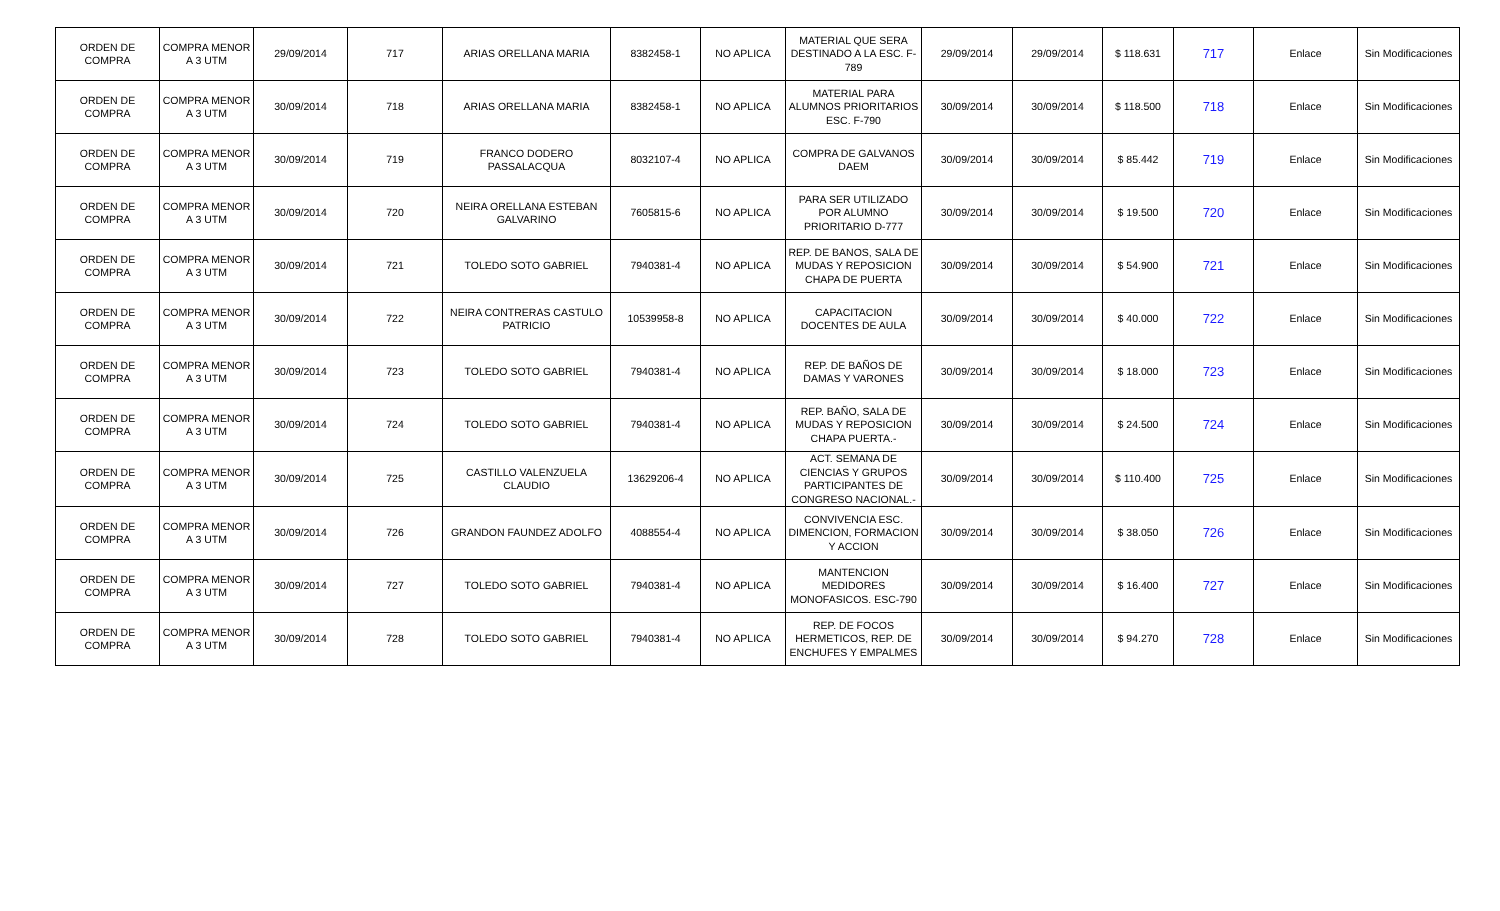| ORDEN DE COMPRA | COMPRA MENOR A 3 UTM | 29/09/2014 | 717 | ARIAS ORELLANA MARIA | 8382458-1 | NO APLICA | MATERIAL QUE SERA DESTINADO A LA ESC. F-789 | 29/09/2014 | 29/09/2014 | $ 118.631 | 717 | Enlace | Sin Modificaciones |
| ORDEN DE COMPRA | COMPRA MENOR A 3 UTM | 30/09/2014 | 718 | ARIAS ORELLANA MARIA | 8382458-1 | NO APLICA | MATERIAL PARA ALUMNOS PRIORITARIOS ESC. F-790 | 30/09/2014 | 30/09/2014 | $ 118.500 | 718 | Enlace | Sin Modificaciones |
| ORDEN DE COMPRA | COMPRA MENOR A 3 UTM | 30/09/2014 | 719 | FRANCO DODERO PASSALACQUA | 8032107-4 | NO APLICA | COMPRA DE GALVANOS DAEM | 30/09/2014 | 30/09/2014 | $ 85.442 | 719 | Enlace | Sin Modificaciones |
| ORDEN DE COMPRA | COMPRA MENOR A 3 UTM | 30/09/2014 | 720 | NEIRA ORELLANA ESTEBAN GALVARINO | 7605815-6 | NO APLICA | PARA SER UTILIZADO POR ALUMNO PRIORITARIO D-777 | 30/09/2014 | 30/09/2014 | $ 19.500 | 720 | Enlace | Sin Modificaciones |
| ORDEN DE COMPRA | COMPRA MENOR A 3 UTM | 30/09/2014 | 721 | TOLEDO SOTO GABRIEL | 7940381-4 | NO APLICA | REP. DE BANOS, SALA DE MUDAS Y REPOSICION CHAPA DE PUERTA | 30/09/2014 | 30/09/2014 | $ 54.900 | 721 | Enlace | Sin Modificaciones |
| ORDEN DE COMPRA | COMPRA MENOR A 3 UTM | 30/09/2014 | 722 | NEIRA CONTRERAS CASTULO PATRICIO | 10539958-8 | NO APLICA | CAPACITACION DOCENTES DE AULA | 30/09/2014 | 30/09/2014 | $ 40.000 | 722 | Enlace | Sin Modificaciones |
| ORDEN DE COMPRA | COMPRA MENOR A 3 UTM | 30/09/2014 | 723 | TOLEDO SOTO GABRIEL | 7940381-4 | NO APLICA | REP. DE BAÑOS DE DAMAS Y VARONES | 30/09/2014 | 30/09/2014 | $ 18.000 | 723 | Enlace | Sin Modificaciones |
| ORDEN DE COMPRA | COMPRA MENOR A 3 UTM | 30/09/2014 | 724 | TOLEDO SOTO GABRIEL | 7940381-4 | NO APLICA | REP. BAÑO, SALA DE MUDAS Y REPOSICION CHAPA PUERTA.- | 30/09/2014 | 30/09/2014 | $ 24.500 | 724 | Enlace | Sin Modificaciones |
| ORDEN DE COMPRA | COMPRA MENOR A 3 UTM | 30/09/2014 | 725 | CASTILLO VALENZUELA CLAUDIO | 13629206-4 | NO APLICA | ACT. SEMANA DE CIENCIAS Y GRUPOS PARTICIPANTES DE CONGRESO NACIONAL.- | 30/09/2014 | 30/09/2014 | $ 110.400 | 725 | Enlace | Sin Modificaciones |
| ORDEN DE COMPRA | COMPRA MENOR A 3 UTM | 30/09/2014 | 726 | GRANDON FAUNDEZ ADOLFO | 4088554-4 | NO APLICA | CONVIVENCIA ESC. DIMENCION, FORMACION Y ACCION | 30/09/2014 | 30/09/2014 | $ 38.050 | 726 | Enlace | Sin Modificaciones |
| ORDEN DE COMPRA | COMPRA MENOR A 3 UTM | 30/09/2014 | 727 | TOLEDO SOTO GABRIEL | 7940381-4 | NO APLICA | MANTENCION MEDIDORES MONOFASICOS. ESC-790 | 30/09/2014 | 30/09/2014 | $ 16.400 | 727 | Enlace | Sin Modificaciones |
| ORDEN DE COMPRA | COMPRA MENOR A 3 UTM | 30/09/2014 | 728 | TOLEDO SOTO GABRIEL | 7940381-4 | NO APLICA | REP. DE FOCOS HERMETICOS, REP. DE ENCHUFES Y EMPALMES | 30/09/2014 | 30/09/2014 | $ 94.270 | 728 | Enlace | Sin Modificaciones |